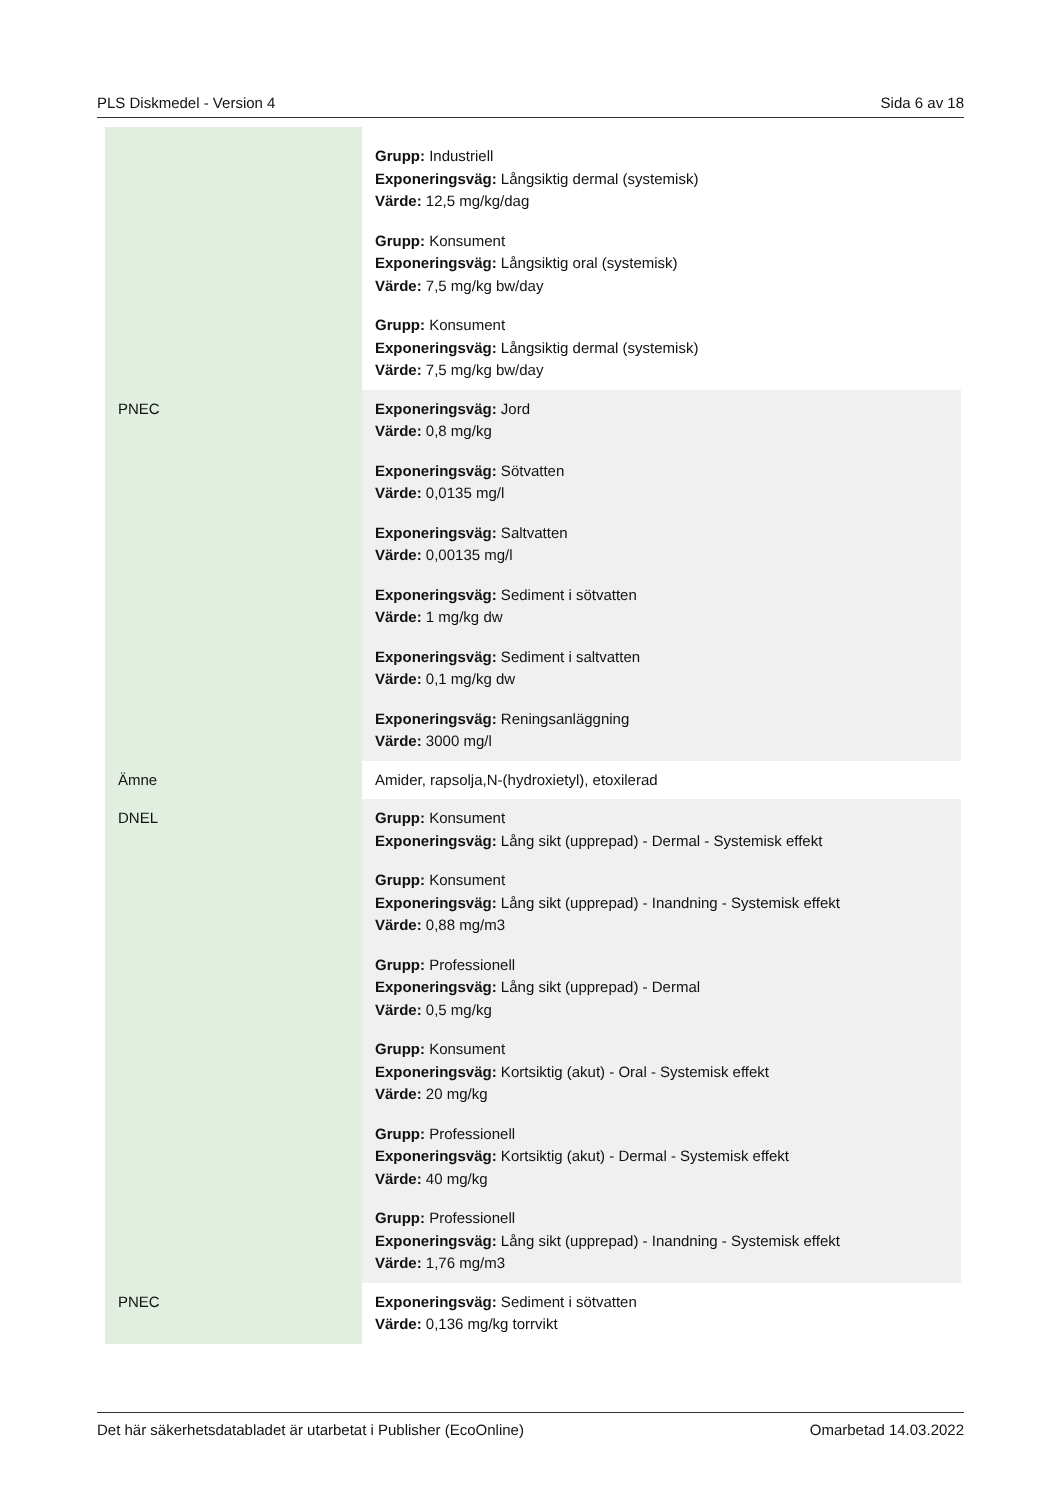PLS Diskmedel - Version 4 Sida 6 av 18
| | Grupp: Industriell Exponeringsväg: Långsiktig dermal (systemisk) Värde: 12,5 mg/kg/dag Grupp: Konsument Exponeringsväg: Långsiktig oral (systemisk) Värde: 7,5 mg/kg bw/day Grupp: Konsument Exponeringsväg: Långsiktig dermal (systemisk) Värde: 7,5 mg/kg bw/day |
| PNEC | Exponeringsväg: Jord Värde: 0,8 mg/kg Exponeringsväg: Sötvatten Värde: 0,0135 mg/l Exponeringsväg: Saltvatten Värde: 0,00135 mg/l Exponeringsväg: Sediment i sötvatten Värde: 1 mg/kg dw Exponeringsväg: Sediment i saltvatten Värde: 0,1 mg/kg dw Exponeringsväg: Reningsanläggning Värde: 3000 mg/l |
| Ämne | Amider, rapsolja,N-(hydroxietyl), etoxilerad |
| DNEL | Grupp: Konsument Exponeringsväg: Lång sikt (upprepad) - Dermal - Systemisk effekt Grupp: Konsument Exponeringsväg: Lång sikt (upprepad) - Inandning - Systemisk effekt Värde: 0,88 mg/m3 Grupp: Professionell Exponeringsväg: Lång sikt (upprepad) - Dermal Värde: 0,5 mg/kg Grupp: Konsument Exponeringsväg: Kortsiktig (akut) - Oral - Systemisk effekt Värde: 20 mg/kg Grupp: Professionell Exponeringsväg: Kortsiktig (akut) - Dermal - Systemisk effekt Värde: 40 mg/kg Grupp: Professionell Exponeringsväg: Lång sikt (upprepad) - Inandning - Systemisk effekt Värde: 1,76 mg/m3 |
| PNEC | Exponeringsväg: Sediment i sötvatten Värde: 0,136 mg/kg torrvikt |
Det här säkerhetsdatabladet är utarbetat i Publisher (EcoOnline) Omarbetad 14.03.2022